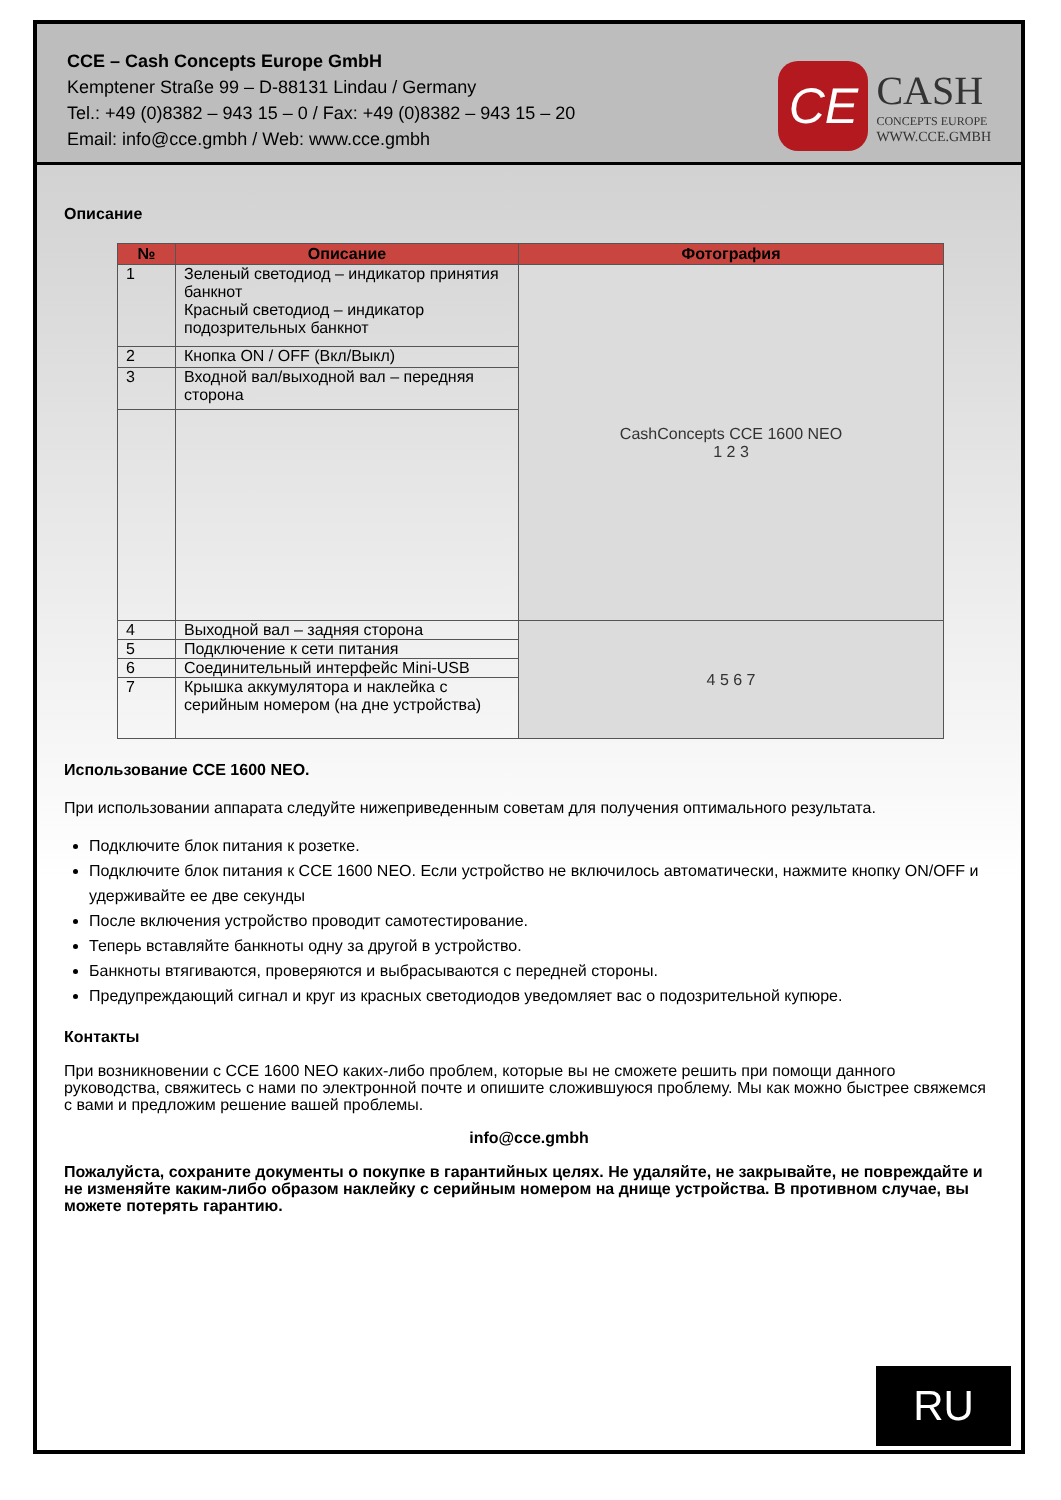CCE – Cash Concepts Europe GmbH
Kemptener Straße 99 – D-88131 Lindau / Germany
Tel.: +49 (0)8382 – 943 15 – 0 / Fax: +49 (0)8382 – 943 15 – 20
Email: info@cce.gmbh / Web: www.cce.gmbh
CE
CASH
CONCEPTS EUROPE
WWW.CCE.GMBH
Описание
| № | Описание | Фотография |
| --- | --- | --- |
| 1 | Зеленый светодиод – индикатор принятия банкнот Красный светодиод – индикатор подозрительных банкнот | CashConcepts CCE 1600 NEO 1 2 3 |
| 2 | Кнопка ON / OFF (Вкл/Выкл) | |
| 3 | Входной вал/выходной вал – передняя сторона | |
| 4 | Выходной вал – задняя сторона | 4 5 6 7 |
| 5 | Подключение к сети питания | |
| 6 | Соединительный интерфейс Mini-USB | |
| 7 | Крышка аккумулятора и наклейка с серийным номером (на дне устройства) | |
Использование CCE 1600 NEO.
При использовании аппарата следуйте нижеприведенным советам для получения оптимального результата.
Подключите блок питания к розетке.
Подключите блок питания к CCE 1600 NEO. Если устройство не включилось автоматически, нажмите кнопку ON/OFF и удерживайте ее две секунды
После включения устройство проводит самотестирование.
Теперь вставляйте банкноты одну за другой в устройство.
Банкноты втягиваются, проверяются и выбрасываются с передней стороны.
Предупреждающий сигнал и круг из красных светодиодов уведомляет вас о подозрительной купюре.
Контакты
При возникновении с CCE 1600 NEO каких-либо проблем, которые вы не сможете решить при помощи данного руководства, свяжитесь с нами по электронной почте и опишите сложившуюся проблему. Мы как можно быстрее свяжемся с вами и предложим решение вашей проблемы.
info@cce.gmbh
Пожалуйста, сохраните документы о покупке в гарантийных целях. Не удаляйте, не закрывайте, не повреждайте и не изменяйте каким-либо образом наклейку с серийным номером на днище устройства. В противном случае, вы можете потерять гарантию.
RU